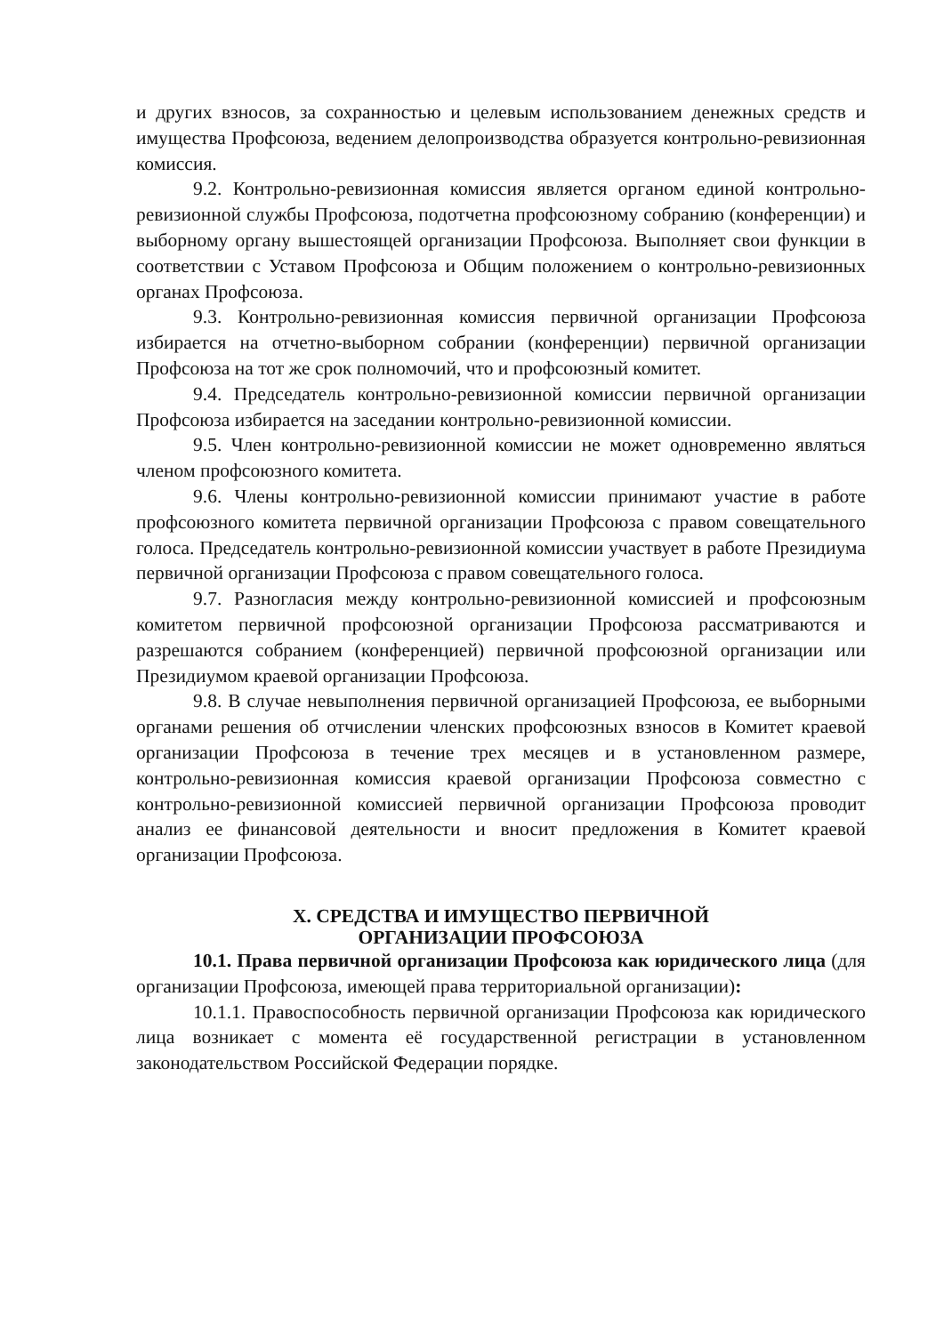и других взносов, за сохранностью и целевым использованием денежных средств и имущества Профсоюза, ведением делопроизводства образуется контрольно-ревизионная комиссия.
9.2. Контрольно-ревизионная комиссия является органом единой контрольно-ревизионной службы Профсоюза, подотчетна профсоюзному собранию (конференции) и выборному органу вышестоящей организации Профсоюза. Выполняет свои функции в соответствии с Уставом Профсоюза и Общим положением о контрольно-ревизионных органах Профсоюза.
9.3. Контрольно-ревизионная комиссия первичной организации Профсоюза избирается на отчетно-выборном собрании (конференции) первичной организации Профсоюза на тот же срок полномочий, что и профсоюзный комитет.
9.4. Председатель контрольно-ревизионной комиссии первичной организации Профсоюза избирается на заседании контрольно-ревизионной комиссии.
9.5. Член контрольно-ревизионной комиссии не может одновременно являться членом профсоюзного комитета.
9.6. Члены контрольно-ревизионной комиссии принимают участие в работе профсоюзного комитета первичной организации Профсоюза с правом совещательного голоса. Председатель контрольно-ревизионной комиссии участвует в работе Президиума первичной организации Профсоюза с правом совещательного голоса.
9.7. Разногласия между контрольно-ревизионной комиссией и профсоюзным комитетом первичной профсоюзной организации Профсоюза рассматриваются и разрешаются собранием (конференцией) первичной профсоюзной организации или Президиумом краевой организации Профсоюза.
9.8. В случае невыполнения первичной организацией Профсоюза, ее выборными органами решения об отчислении членских профсоюзных взносов в Комитет краевой организации Профсоюза в течение трех месяцев и в установленном размере, контрольно-ревизионная комиссия краевой организации Профсоюза совместно с контрольно-ревизионной комиссией первичной организации Профсоюза проводит анализ ее финансовой деятельности и вносит предложения в Комитет краевой организации Профсоюза.
X. СРЕДСТВА И ИМУЩЕСТВО ПЕРВИЧНОЙ
ОРГАНИЗАЦИИ ПРОФСОЮЗА
10.1. Права первичной организации Профсоюза как юридического лица (для организации Профсоюза, имеющей права территориальной организации):
10.1.1. Правоспособность первичной организации Профсоюза как юридического лица возникает с момента её государственной регистрации в установленном законодательством Российской Федерации порядке.